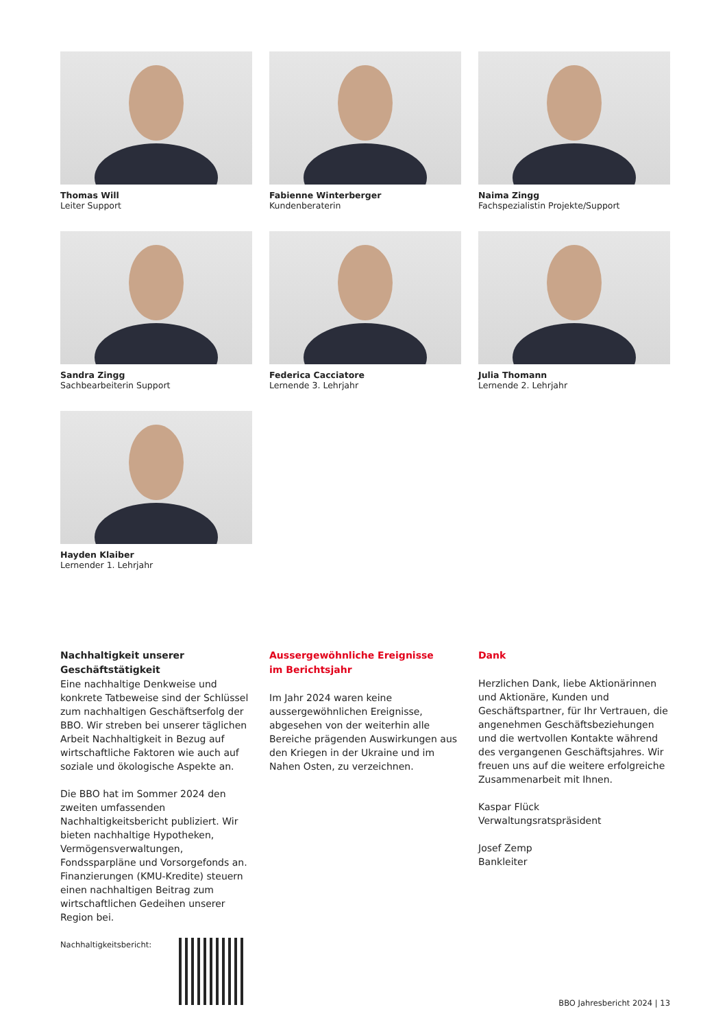Thomas Will
Leiter Support
Fabienne Winterberger
Kundenberaterin
Naima Zingg
Fachspezialistin Projekte/Support
Sandra Zingg
Sachbearbeiterin Support
Federica Cacciatore
Lernende 3. Lehrjahr
Julia Thomann
Lernende 2. Lehrjahr
Hayden Klaiber
Lernender 1. Lehrjahr
Nachhaltigkeit unserer Geschäftstätigkeit
Eine nachhaltige Denkweise und konkrete Tatbeweise sind der Schlüssel zum nachhaltigen Geschäftserfolg der BBO. Wir streben bei unserer täglichen Arbeit Nachhaltigkeit in Bezug auf wirtschaftliche Faktoren wie auch auf soziale und ökologische Aspekte an.
Die BBO hat im Sommer 2024 den zweiten umfassenden Nachhaltigkeitsbericht publiziert. Wir bieten nachhaltige Hypotheken, Vermögensverwaltungen, Fondssparpläne und Vorsorgefonds an. Finanzierungen (KMU-Kredite) steuern einen nachhaltigen Beitrag zum wirtschaftlichen Gedeihen unserer Region bei.
Nachhaltigkeitsbericht:
Aussergewöhnliche Ereignisse
im Berichtsjahr
Im Jahr 2024 waren keine aussergewöhnlichen Ereignisse, abgesehen von der weiterhin alle Bereiche prägenden Auswirkungen aus den Kriegen in der Ukraine und im Nahen Osten, zu verzeichnen.
Dank
Herzlichen Dank, liebe Aktionärinnen und Aktionäre, Kunden und Geschäftspartner, für Ihr Vertrauen, die angenehmen Geschäftsbeziehungen und die wertvollen Kontakte während des vergangenen Geschäftsjahres. Wir freuen uns auf die weitere erfolgreiche Zusammenarbeit mit Ihnen.
Kaspar Flück
Verwaltungsratspräsident
Josef Zemp
Bankleiter
BBO Jahresbericht 2024 | 13